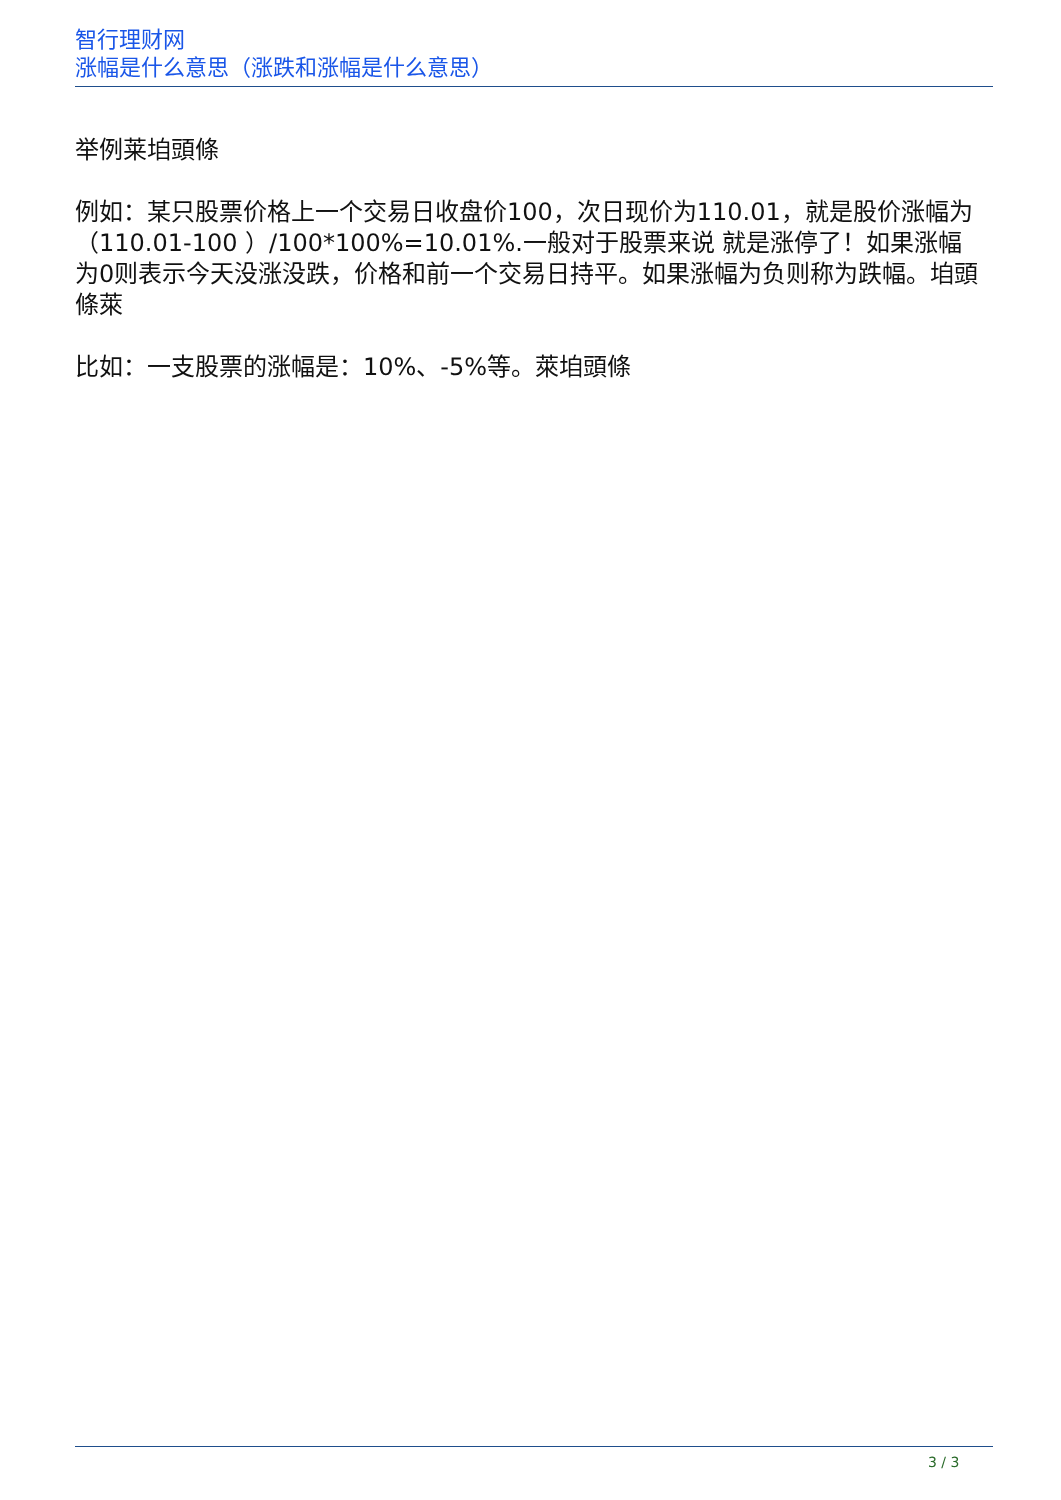智行理财网
涨幅是什么意思（涨跌和涨幅是什么意思）
举例莱垍頭條
例如：某只股票价格上一个交易日收盘价100，次日现价为110.01，就是股价涨幅为（110.01-100 ）/100*100%=10.01%.一般对于股票来说 就是涨停了！如果涨幅为0则表示今天没涨没跌，价格和前一个交易日持平。如果涨幅为负则称为跌幅。垍頭條萊
比如：一支股票的涨幅是：10%、-5%等。萊垍頭條
3 / 3